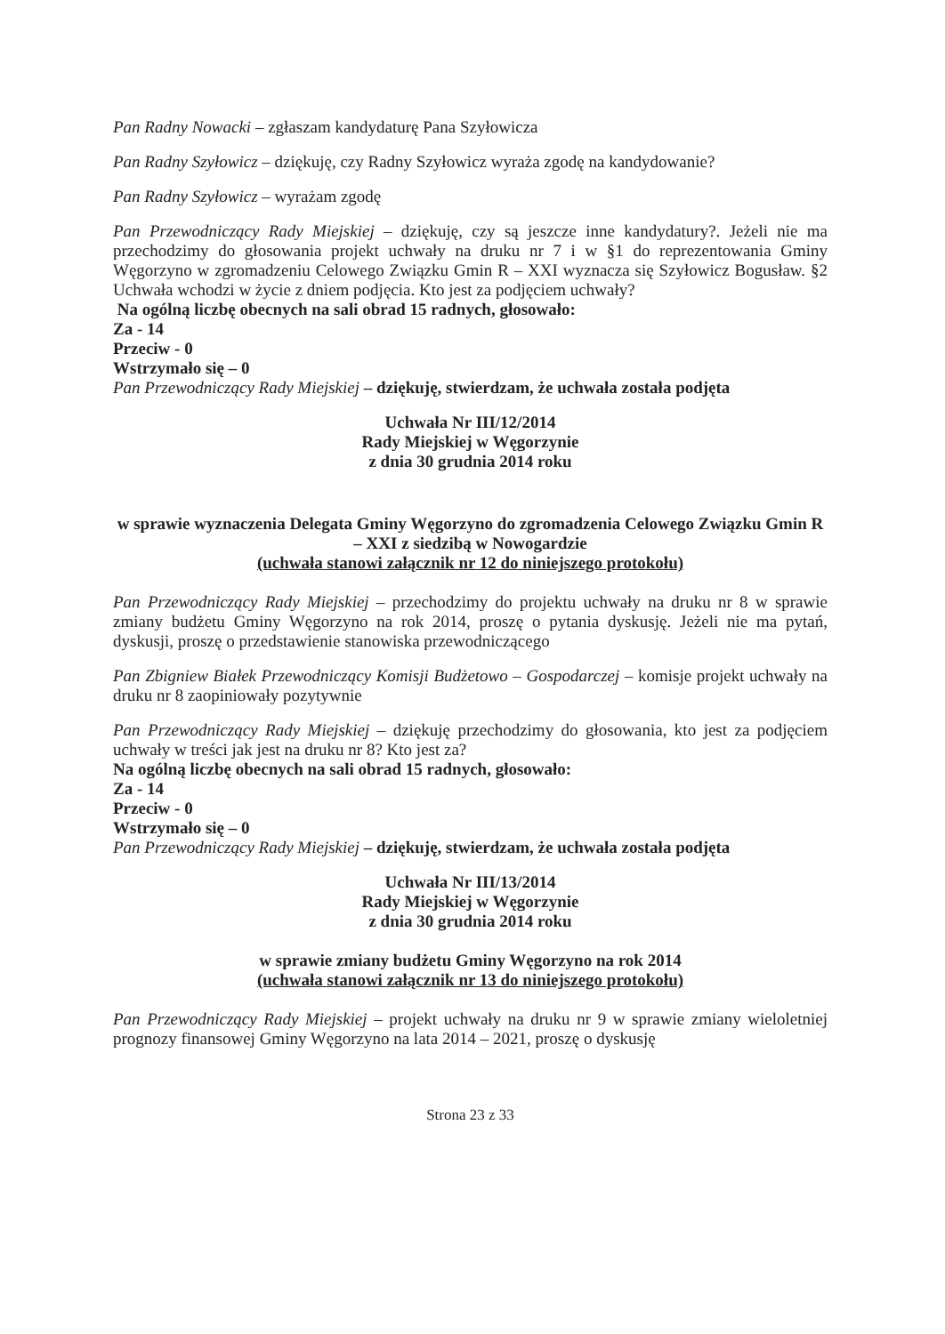Pan Radny Nowacki – zgłaszam kandydaturę Pana Szyłowicza
Pan Radny Szyłowicz – dziękuję, czy Radny Szyłowicz wyraża zgodę na kandydowanie?
Pan Radny Szyłowicz – wyrażam zgodę
Pan Przewodniczący Rady Miejskiej – dziękuję, czy są jeszcze inne kandydatury?. Jeżeli nie ma przechodzimy do głosowania projekt uchwały na druku nr 7 i w §1 do reprezentowania Gminy Węgorzyno w zgromadzeniu Celowego Związku Gmin R – XXI wyznacza się Szyłowicz Bogusław. §2 Uchwała wchodzi w życie z dniem podjęcia. Kto jest za podjęciem uchwały?
Na ogólną liczbę obecnych na sali obrad 15 radnych, głosowało:
Za - 14
Przeciw - 0
Wstrzymało się – 0
Pan Przewodniczący Rady Miejskiej – dziękuję, stwierdzam, że uchwała została podjęta
Uchwała Nr III/12/2014
Rady Miejskiej w Węgorzynie
z dnia 30 grudnia 2014 roku
w sprawie wyznaczenia Delegata Gminy Węgorzyno do zgromadzenia Celowego Związku Gmin R – XXI z siedzibą w Nowogardzie
(uchwała stanowi załącznik nr 12 do niniejszego protokołu)
Pan Przewodniczący Rady Miejskiej – przechodzimy do projektu uchwały na druku nr 8 w sprawie zmiany budżetu Gminy Węgorzyno na rok 2014, proszę o pytania dyskusję. Jeżeli nie ma pytań, dyskusji, proszę o przedstawienie stanowiska przewodniczącego
Pan Zbigniew Białek Przewodniczący Komisji Budżetowo – Gospodarczej – komisje projekt uchwały na druku nr 8 zaopiniowały pozytywnie
Pan Przewodniczący Rady Miejskiej – dziękuję przechodzimy do głosowania, kto jest za podjęciem uchwały w treści jak jest na druku nr 8? Kto jest za?
Na ogólną liczbę obecnych na sali obrad 15 radnych, głosowało:
Za - 14
Przeciw - 0
Wstrzymało się – 0
Pan Przewodniczący Rady Miejskiej – dziękuję, stwierdzam, że uchwała została podjęta
Uchwała Nr III/13/2014
Rady Miejskiej w Węgorzynie
z dnia 30 grudnia 2014 roku
w sprawie zmiany budżetu Gminy Węgorzyno na rok 2014
(uchwała stanowi załącznik nr 13 do niniejszego protokołu)
Pan Przewodniczący Rady Miejskiej – projekt uchwały na druku nr 9 w sprawie zmiany wieloletniej prognozy finansowej Gminy Węgorzyno na lata 2014 – 2021, proszę o dyskusję
Strona 23 z 33